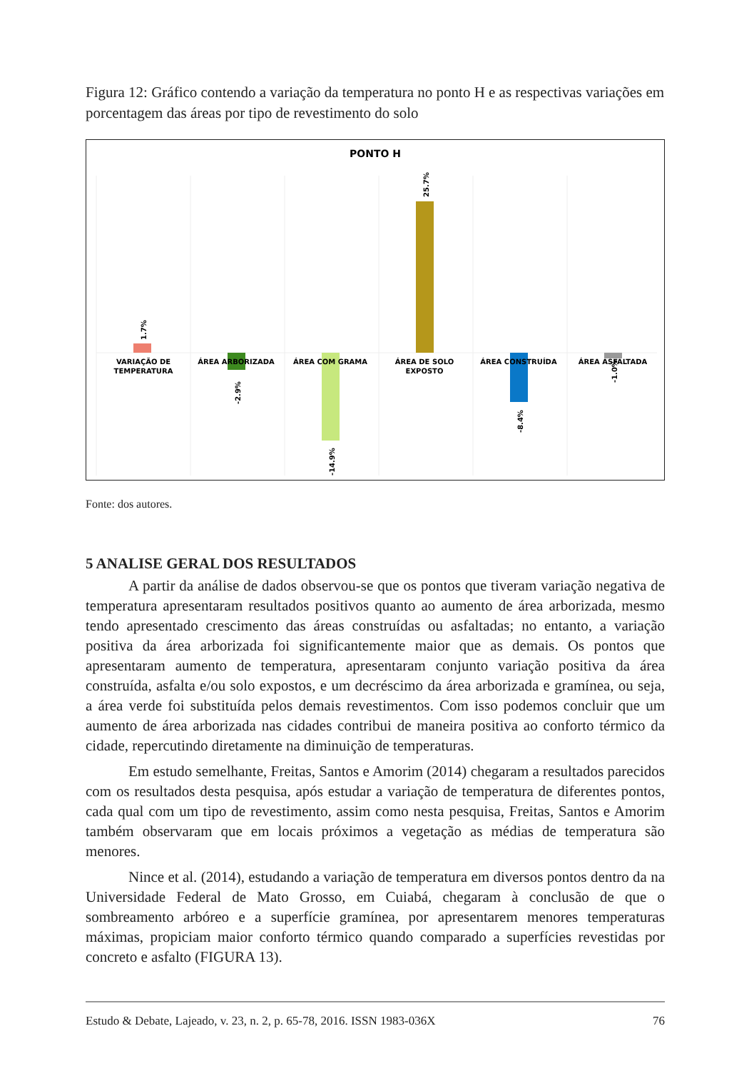Figura 12: Gráfico contendo a variação da temperatura no ponto H e as respectivas variações em porcentagem das áreas por tipo de revestimento do solo
PONTO H
VARIAÇÃO DE
TEMPERATURA
ÁREA ARBORIZADA
ÁREA COM GRAMA
ÁREA DE SOLO
EXPOSTO
ÁREA CONSTRUÍDA
ÁREA ASFALTADA
1.7%
-2.9%
-14.9%
25.7%
-8.4%
-1.0%
Fonte: dos autores.
5 ANALISE GERAL DOS RESULTADOS
A partir da análise de dados observou-se que os pontos que tiveram variação negativa de temperatura apresentaram resultados positivos quanto ao aumento de área arborizada, mesmo tendo apresentado crescimento das áreas construídas ou asfaltadas; no entanto, a variação positiva da área arborizada foi significantemente maior que as demais. Os pontos que apresentaram aumento de temperatura, apresentaram conjunto variação positiva da área construída, asfalta e/ou solo expostos, e um decréscimo da área arborizada e gramínea, ou seja, a área verde foi substituída pelos demais revestimentos. Com isso podemos concluir que um aumento de área arborizada nas cidades contribui de maneira positiva ao conforto térmico da cidade, repercutindo diretamente na diminuição de temperaturas.
Em estudo semelhante, Freitas, Santos e Amorim (2014) chegaram a resultados parecidos com os resultados desta pesquisa, após estudar a variação de temperatura de diferentes pontos, cada qual com um tipo de revestimento, assim como nesta pesquisa, Freitas, Santos e Amorim também observaram que em locais próximos a vegetação as médias de temperatura são menores.
Nince et al. (2014), estudando a variação de temperatura em diversos pontos dentro da na Universidade Federal de Mato Grosso, em Cuiabá, chegaram à conclusão de que o sombreamento arbóreo e a superfície gramínea, por apresentarem menores temperaturas máximas, propiciam maior conforto térmico quando comparado a superfícies revestidas por concreto e asfalto (FIGURA 13).
Estudo & Debate, Lajeado, v. 23, n. 2, p. 65-78, 2016. ISSN 1983-036X 76